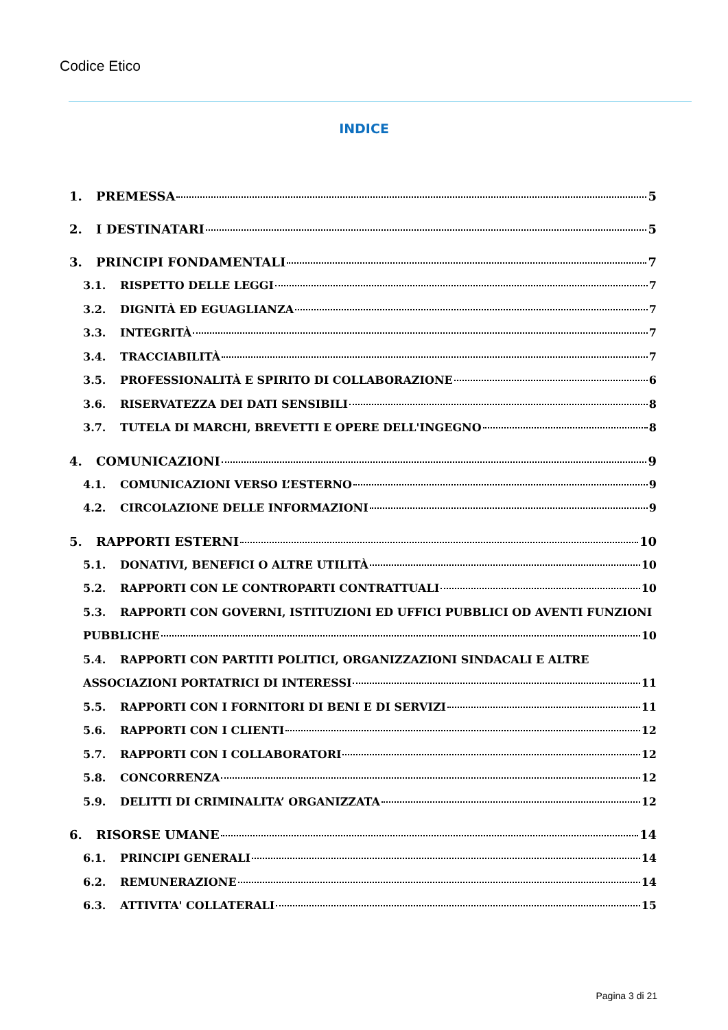Codice Etico
INDICE
1. PREMESSA 5
2. I DESTINATARI 5
3. PRINCIPI FONDAMENTALI 7
3.1. RISPETTO DELLE LEGGI 7
3.2. DIGNITÀ ED EGUAGLIANZA 7
3.3. INTEGRITÀ 7
3.4. TRACCIABILITÀ 7
3.5. PROFESSIONALITÀ E SPIRITO DI COLLABORAZIONE 6
3.6. RISERVATEZZA DEI DATI SENSIBILI 8
3.7. TUTELA DI MARCHI, BREVETTI E OPERE DELL'INGEGNO 8
4. COMUNICAZIONI 9
4.1. COMUNICAZIONI VERSO L’ESTERNO 9
4.2. CIRCOLAZIONE DELLE INFORMAZIONI 9
5. RAPPORTI ESTERNI 10
5.1. DONATIVI, BENEFICI O ALTRE UTILITÀ 10
5.2. RAPPORTI CON LE CONTROPARTI CONTRATTUALI 10
5.3. RAPPORTI CON GOVERNI, ISTITUZIONI ED UFFICI PUBBLICI OD AVENTI FUNZIONI
PUBBLICHE 10
5.4. RAPPORTI CON PARTITI POLITICI, ORGANIZZAZIONI SINDACALI E ALTRE
ASSOCIAZIONI PORTATRICI DI INTERESSI 11
5.5. RAPPORTI CON I FORNITORI DI BENI E DI SERVIZI 11
5.6. RAPPORTI CON I CLIENTI 12
5.7. RAPPORTI CON I COLLABORATORI 12
5.8. CONCORRENZA 12
5.9. DELITTI DI CRIMINALITA’ ORGANIZZATA 12
6. RISORSE UMANE 14
6.1. PRINCIPI GENERALI 14
6.2. REMUNERAZIONE 14
6.3. ATTIVITA' COLLATERALI 15
Pagina 3 di 21